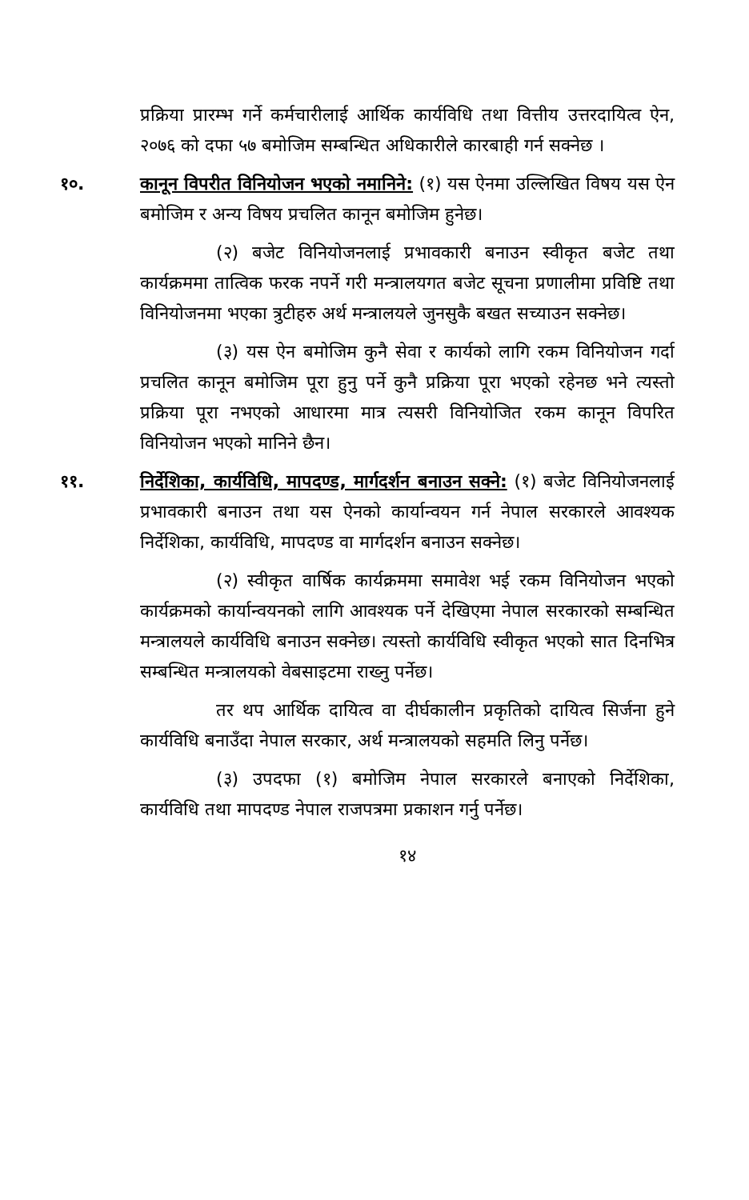प्रक्रिया प्रारम्भ गर्ने कर्मचारीलाई आर्थिक कार्यविधि तथा वित्तीय उत्तरदायित्व ऐन, २०७६ को दफा ५७ बमोजिम सम्बन्धित अधिकारीले कारबाही गर्न सक्नेछ ।
१०. कानून विपरीत विनियोजन भएको नमानिने: (१) यस ऐनमा उल्लिखित विषय यस ऐन बमोजिम र अन्य विषय प्रचलित कानून बमोजिम हुनेछ।
(२) बजेट विनियोजनलाई प्रभावकारी बनाउन स्वीकृत बजेट तथा कार्यक्रममा तात्विक फरक नपर्ने गरी मन्त्रालयगत बजेट सूचना प्रणालीमा प्रविष्टि तथा विनियोजनमा भएका त्रुटीहरु अर्थ मन्त्रालयले जुनसुकै बखत सच्याउन सक्नेछ।
(३) यस ऐन बमोजिम कुनै सेवा र कार्यको लागि रकम विनियोजन गर्दा प्रचलित कानून बमोजिम पूरा हुनु पर्ने कुनै प्रक्रिया पूरा भएको रहेनछ भने त्यस्तो प्रक्रिया पूरा नभएको आधारमा मात्र त्यसरी विनियोजित रकम कानून विपरित विनियोजन भएको मानिने छैन।
११. निर्देशिका, कार्यविधि, मापदण्ड, मार्गदर्शन बनाउन सक्ने: (१) बजेट विनियोजनलाई प्रभावकारी बनाउन तथा यस ऐनको कार्यान्वयन गर्न नेपाल सरकारले आवश्यक निर्देशिका, कार्यविधि, मापदण्ड वा मार्गदर्शन बनाउन सक्नेछ।
(२) स्वीकृत वार्षिक कार्यक्रममा समावेश भई रकम विनियोजन भएको कार्यक्रमको कार्यान्वयनको लागि आवश्यक पर्ने देखिएमा नेपाल सरकारको सम्बन्धित मन्त्रालयले कार्यविधि बनाउन सक्नेछ। त्यस्तो कार्यविधि स्वीकृत भएको सात दिनभित्र सम्बन्धित मन्त्रालयको वेबसाइटमा राख्नु पर्नेछ।
तर थप आर्थिक दायित्व वा दीर्घकालीन प्रकृतिको दायित्व सिर्जना हुने कार्यविधि बनाउँदा नेपाल सरकार, अर्थ मन्त्रालयको सहमति लिनु पर्नेछ।
(३) उपदफा (१) बमोजिम नेपाल सरकारले बनाएको निर्देशिका, कार्यविधि तथा मापदण्ड नेपाल राजपत्रमा प्रकाशन गर्नु पर्नेछ।
१४